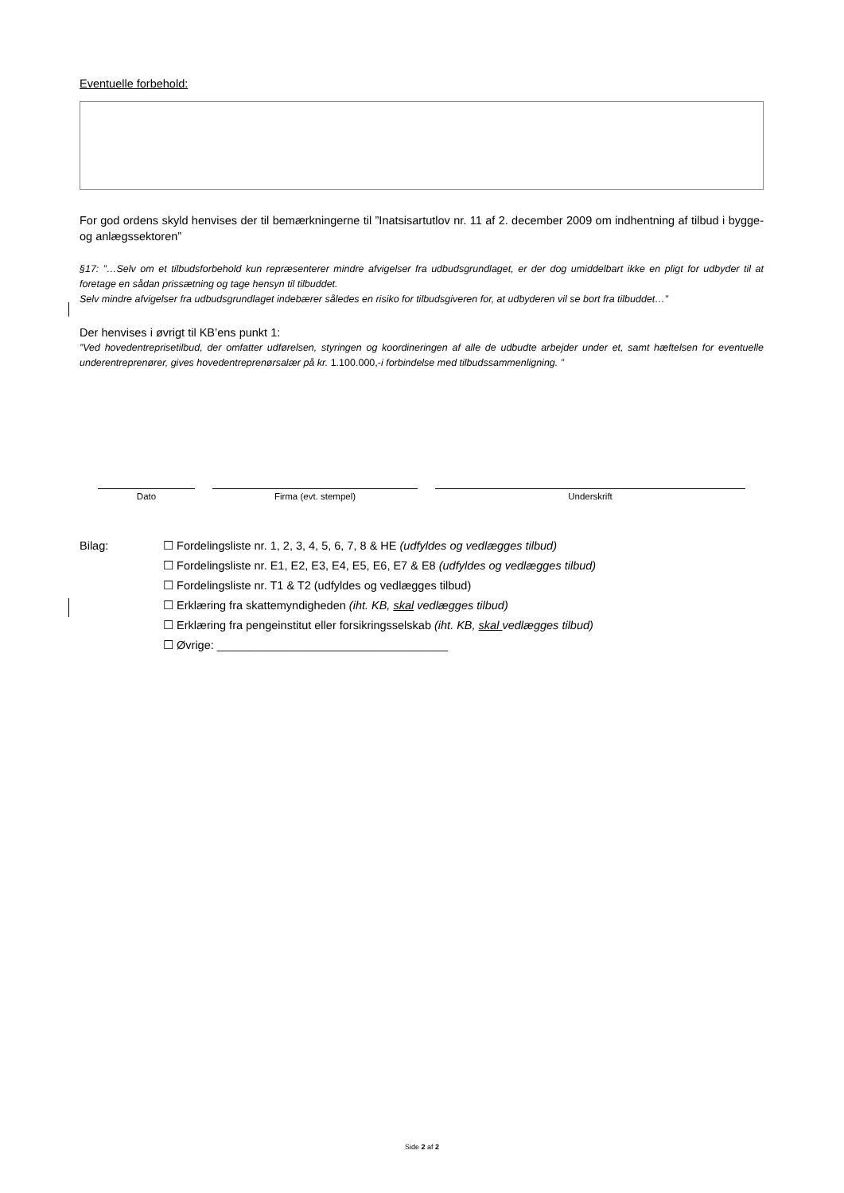Eventuelle forbehold:
For god ordens skyld henvises der til bemærkningerne til ”Inatsisartutlov nr. 11 af 2. december 2009 om indhentning af tilbud i bygge- og anlægssektoren”
§17: ”…Selv om et tilbudsforbehold kun repræsenterer mindre afvigelser fra udbudsgrundlaget, er der dog umiddelbart ikke en pligt for udbyder til at foretage en sådan prissætning og tage hensyn til tilbuddet.
Selv mindre afvigelser fra udbudsgrundlaget indebærer således en risiko for tilbudsgiveren for, at udbyderen vil se bort fra tilbuddet…”
Der henvises i øvrigt til KB’ens punkt 1:
”Ved hovedentreprisetilbud, der omfatter udførelsen, styringen og koordineringen af alle de udbudte arbejder under et, samt hæftelsen for eventuelle underentreprenører, gives hovedentreprenørsalær på kr. 1.100.000,-i forbindelse med tilbudssammenligning. ”
Dato Firma (evt. stempel) Underskrift
Bilag: ☐ Fordelingsliste nr. 1, 2, 3, 4, 5, 6, 7, 8 & HE (udfyldes og vedlægges tilbud)
☐ Fordelingsliste nr. E1, E2, E3, E4, E5, E6, E7 & E8 (udfyldes og vedlægges tilbud)
☐ Fordelingsliste nr. T1 & T2 (udfyldes og vedlægges tilbud)
☐ Erklæring fra skattemyndigheden (iht. KB, skal vedlægges tilbud)
☐ Erklæring fra pengeinstitut eller forsikringsselskab (iht. KB, skal vedlægges tilbud)
☐ Øvrige: ____________________________________
Side 2 af 2